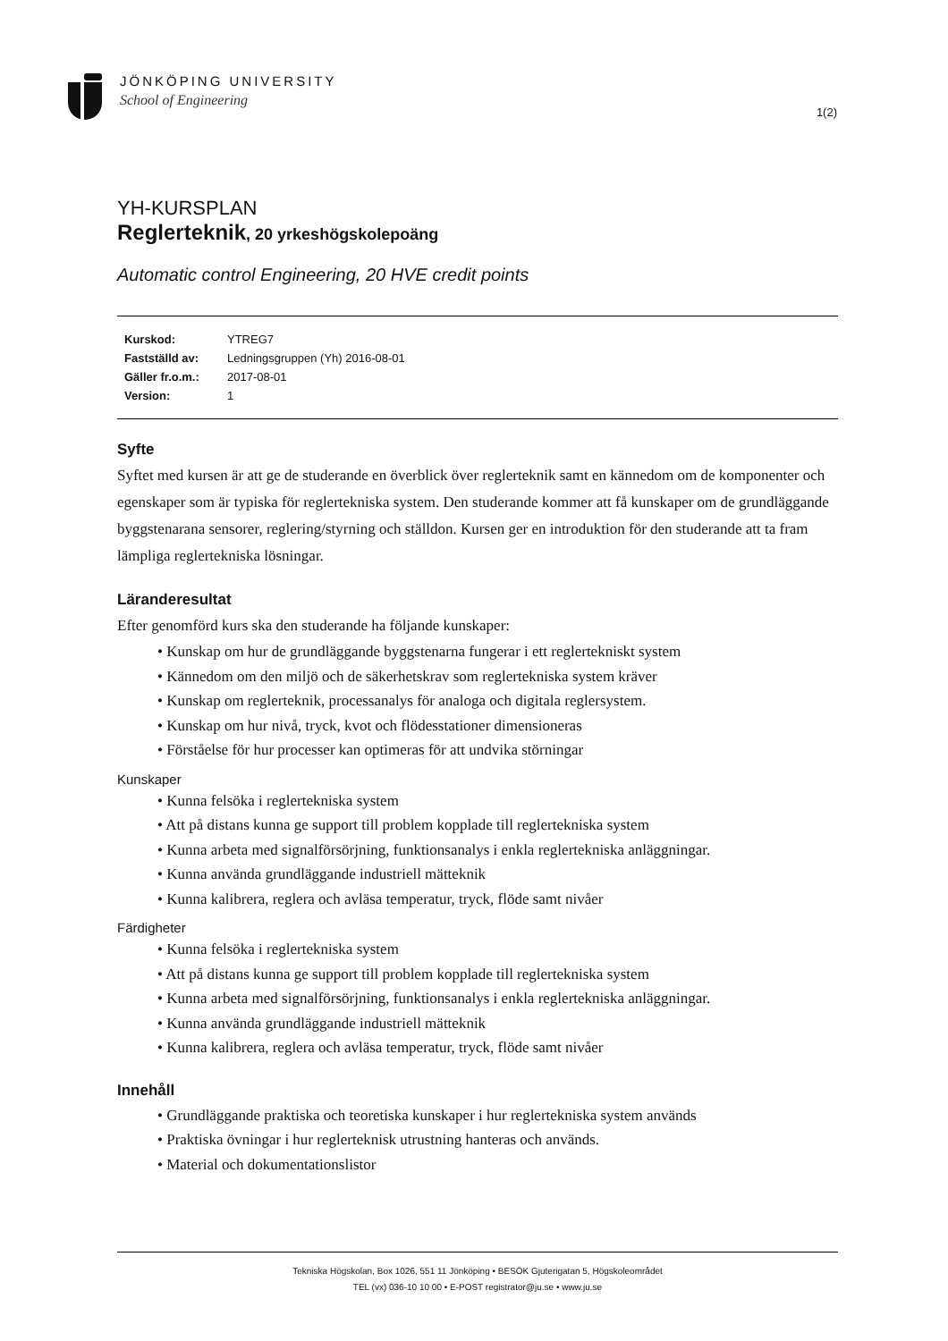JÖNKÖPING UNIVERSITY
School of Engineering
1(2)
YH-KURSPLAN
Reglerteknik, 20 yrkeshögskolepoäng
Automatic control Engineering, 20 HVE credit points
| Kurskod: | YTREG7 |
| Fastställd av: | Ledningsgruppen (Yh) 2016-08-01 |
| Gäller fr.o.m.: | 2017-08-01 |
| Version: | 1 |
Syfte
Syftet med kursen är att ge de studerande en överblick över reglerteknik samt en kännedom om de komponenter och egenskaper som är typiska för reglertekniska system. Den studerande kommer att få kunskaper om de grundläggande byggstenarana sensorer, reglering/styrning och ställdon. Kursen ger en introduktion för den studerande att ta fram lämpliga reglertekniska lösningar.
Läranderesultat
Efter genomförd kurs ska den studerande ha följande kunskaper:
• Kunskap om hur de grundläggande byggstenarna fungerar i ett reglertekniskt system
• Kännedom om den miljö och de säkerhetskrav som reglertekniska system kräver
• Kunskap om reglerteknik, processanalys för analoga och digitala reglersystem.
• Kunskap om hur nivå, tryck, kvot och flödesstationer dimensioneras
• Förståelse för hur processer kan optimeras för att undvika störningar
Kunskaper
• Kunna felsöka i reglertekniska system
• Att på distans kunna ge support till problem kopplade till reglertekniska system
• Kunna arbeta med signalförsörjning, funktionsanalys i enkla reglertekniska anläggningar.
• Kunna använda grundläggande industriell mätteknik
• Kunna kalibrera, reglera och avläsa temperatur, tryck, flöde samt nivåer
Färdigheter
• Kunna felsöka i reglertekniska system
• Att på distans kunna ge support till problem kopplade till reglertekniska system
• Kunna arbeta med signalförsörjning, funktionsanalys i enkla reglertekniska anläggningar.
• Kunna använda grundläggande industriell mätteknik
• Kunna kalibrera, reglera och avläsa temperatur, tryck, flöde samt nivåer
Innehåll
• Grundläggande praktiska och teoretiska kunskaper i hur reglertekniska system används
• Praktiska övningar i hur reglerteknisk utrustning hanteras och används.
• Material och dokumentationslistor
Tekniska Högskolan, Box 1026, 551 11 Jönköping • BESÖK Gjuterigatan 5, Högskoleområdet
TEL (vx) 036-10 10 00 • E-POST registrator@ju.se • www.ju.se